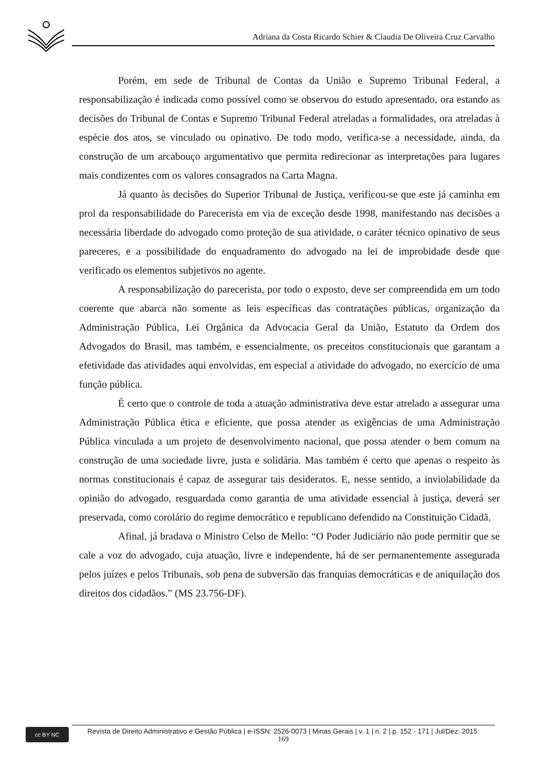Adriana da Costa Ricardo Schier & Claudia De Oliveira Cruz Carvalho
Porém, em sede de Tribunal de Contas da União e Supremo Tribunal Federal, a responsabilização é indicada como possível como se observou do estudo apresentado, ora estando as decisões do Tribunal de Contas e Supremo Tribunal Federal atreladas a formalidades, ora atreladas à espécie dos atos, se vinculado ou opinativo. De todo modo, verifica-se a necessidade, ainda, da construção de um arcabouço argumentativo que permita redirecionar as interpretações para lugares mais condizentes com os valores consagrados na Carta Magna.
Já quanto às decisões do Superior Tribunal de Justiça, verificou-se que este já caminha em prol da responsabilidade do Parecerista em via de exceção desde 1998, manifestando nas decisões a necessária liberdade do advogado como proteção de sua atividade, o caráter técnico opinativo de seus pareceres, e a possibilidade do enquadramento do advogado na lei de improbidade desde que verificado os elementos subjetivos no agente.
A responsabilização do parecerista, por todo o exposto, deve ser compreendida em um todo coerente que abarca não somente as leis específicas das contratações públicas, organização da Administração Pública, Lei Orgânica da Advocacia Geral da União, Estatuto da Ordem dos Advogados do Brasil, mas também, e essencialmente, os preceitos constitucionais que garantam a efetividade das atividades aqui envolvidas, em especial a atividade do advogado, no exercício de uma função pública.
É certo que o controle de toda a atuação administrativa deve estar atrelado a assegurar uma Administração Pública ética e eficiente, que possa atender as exigências de uma Administração Pública vinculada a um projeto de desenvolvimento nacional, que possa atender o bem comum na construção de uma sociedade livre, justa e solidária. Mas também é certo que apenas o respeito às normas constitucionais é capaz de assegurar tais desideratos. E, nesse sentido, a inviolabilidade da opinião do advogado, resguardada como garantia de uma atividade essencial à justiça, deverá ser preservada, como corolário do regime democrático e republicano defendido na Constituição Cidadã.
Afinal, já bradava o Ministro Celso de Mello: “O Poder Judiciário não pode permitir que se cale a voz do advogado, cuja atuação, livre e independente, há de ser permanentemente assegurada pelos juízes e pelos Tribunais, sob pena de subversão das franquias democráticas e de aniquilação dos direitos dos cidadãos.” (MS 23.756-DF).
cc BY NC
Revista de Direito Administrativo e Gestão Pública | e-ISSN: 2526-0073 | Minas Gerais | v. 1 | n. 2 | p. 152 - 171 | Jul/Dez. 2015.
169